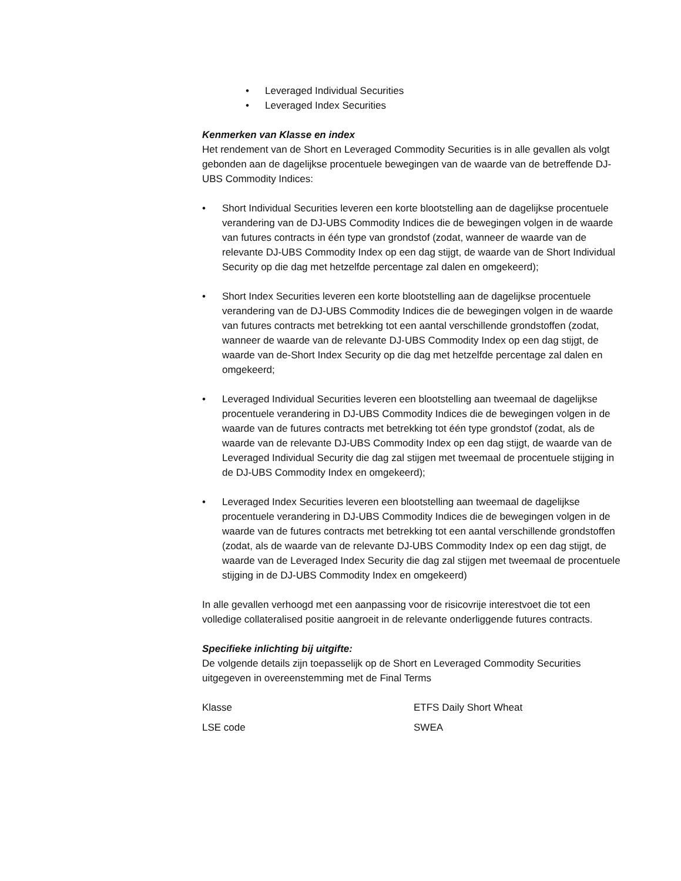• Leveraged Individual Securities
• Leveraged Index Securities
Kenmerken van Klasse en index
Het rendement van de Short en Leveraged Commodity Securities is in alle gevallen als volgt gebonden aan de dagelijkse procentuele bewegingen van de waarde van de betreffende DJ-UBS Commodity Indices:
• Short Individual Securities leveren een korte blootstelling aan de dagelijkse procentuele verandering van de DJ-UBS Commodity Indices die de bewegingen volgen in de waarde van futures contracts in één type van grondstof (zodat, wanneer de waarde van de relevante DJ-UBS Commodity Index op een dag stijgt, de waarde van de Short Individual Security op die dag met hetzelfde percentage zal dalen en omgekeerd);
• Short Index Securities leveren een korte blootstelling aan de dagelijkse procentuele verandering van de DJ-UBS Commodity Indices die de bewegingen volgen in de waarde van futures contracts met betrekking tot een aantal verschillende grondstoffen (zodat, wanneer de waarde van de relevante DJ-UBS Commodity Index op een dag stijgt, de waarde van de-Short Index Security op die dag met hetzelfde percentage zal dalen en omgekeerd;
• Leveraged Individual Securities leveren een blootstelling aan tweemaal de dagelijkse procentuele verandering in DJ-UBS Commodity Indices die de bewegingen volgen in de waarde van de futures contracts met betrekking tot één type grondstof (zodat, als de waarde van de relevante DJ-UBS Commodity Index op een dag stijgt, de waarde van de Leveraged Individual Security die dag zal stijgen met tweemaal de procentuele stijging in de DJ-UBS Commodity Index en omgekeerd);
• Leveraged Index Securities leveren een blootstelling aan tweemaal de dagelijkse procentuele verandering in DJ-UBS Commodity Indices die de bewegingen volgen in de waarde van de futures contracts met betrekking tot een aantal verschillende grondstoffen (zodat, als de waarde van de relevante DJ-UBS Commodity Index op een dag stijgt, de waarde van de Leveraged Index Security die dag zal stijgen met tweemaal de procentuele stijging in de DJ-UBS Commodity Index en omgekeerd)
In alle gevallen verhoogd met een aanpassing voor de risicovrije interestvoet die tot een volledige collateralised positie aangroeit in de relevante onderliggende futures contracts.
Specifieke inlichting bij uitgifte:
De volgende details zijn toepasselijk op de Short en Leveraged Commodity Securities uitgegeven in overeenstemming met de Final Terms
| Klasse | ETFS Daily Short Wheat |
| LSE code | SWEA |